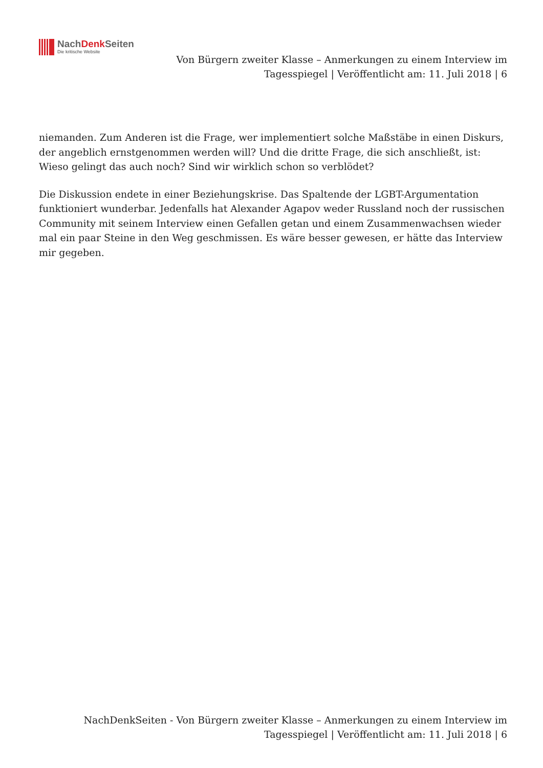NachDenk Seiten
Die kritische Website
Von Bürgern zweiter Klasse – Anmerkungen zu einem Interview im Tagesspiegel | Veröffentlicht am: 11. Juli 2018 | 6
niemanden. Zum Anderen ist die Frage, wer implementiert solche Maßstäbe in einen Diskurs, der angeblich ernstgenommen werden will? Und die dritte Frage, die sich anschließt, ist: Wieso gelingt das auch noch? Sind wir wirklich schon so verblödet?
Die Diskussion endete in einer Beziehungskrise. Das Spaltende der LGBT-Argumentation funktioniert wunderbar. Jedenfalls hat Alexander Agapov weder Russland noch der russischen Community mit seinem Interview einen Gefallen getan und einem Zusammenwachsen wieder mal ein paar Steine in den Weg geschmissen. Es wäre besser gewesen, er hätte das Interview mir gegeben.
NachDenkSeiten - Von Bürgern zweiter Klasse – Anmerkungen zu einem Interview im Tagesspiegel | Veröffentlicht am: 11. Juli 2018 | 6